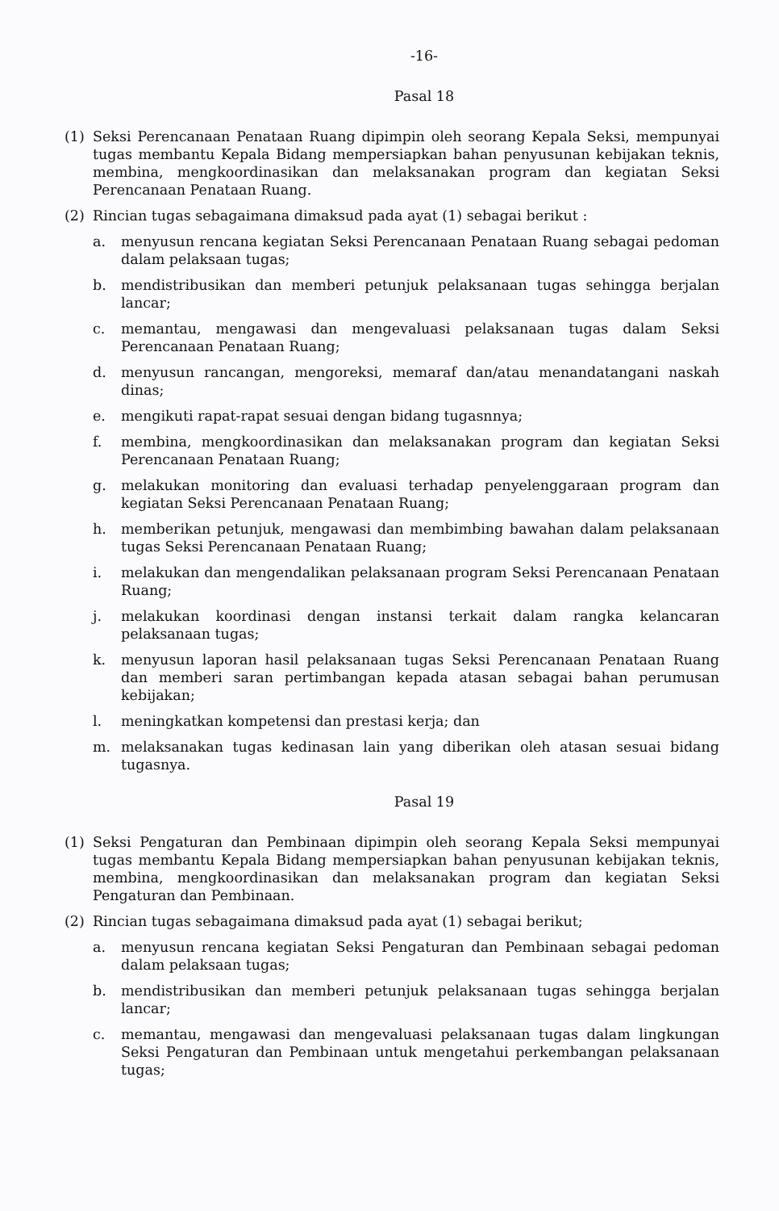-16-
Pasal 18
(1) Seksi Perencanaan Penataan Ruang dipimpin oleh seorang Kepala Seksi, mempunyai tugas membantu Kepala Bidang mempersiapkan bahan penyusunan kebijakan teknis, membina, mengkoordinasikan dan melaksanakan program dan kegiatan Seksi Perencanaan Penataan Ruang.
(2) Rincian tugas sebagaimana dimaksud pada ayat (1) sebagai berikut :
a. menyusun rencana kegiatan Seksi Perencanaan Penataan Ruang sebagai pedoman dalam pelaksaan tugas;
b. mendistribusikan dan memberi petunjuk pelaksanaan tugas sehingga berjalan lancar;
c. memantau, mengawasi dan mengevaluasi pelaksanaan tugas dalam Seksi Perencanaan Penataan Ruang;
d. menyusun rancangan, mengoreksi, memaraf dan/atau menandatangani naskah dinas;
e. mengikuti rapat-rapat sesuai dengan bidang tugasnnya;
f. membina, mengkoordinasikan dan melaksanakan program dan kegiatan Seksi Perencanaan Penataan Ruang;
g. melakukan monitoring dan evaluasi terhadap penyelenggaraan program dan kegiatan Seksi Perencanaan Penataan Ruang;
h. memberikan petunjuk, mengawasi dan membimbing bawahan dalam pelaksanaan tugas Seksi Perencanaan Penataan Ruang;
i. melakukan dan mengendalikan pelaksanaan program Seksi Perencanaan Penataan Ruang;
j. melakukan koordinasi dengan instansi terkait dalam rangka kelancaran pelaksanaan tugas;
k. menyusun laporan hasil pelaksanaan tugas Seksi Perencanaan Penataan Ruang dan memberi saran pertimbangan kepada atasan sebagai bahan perumusan kebijakan;
l. meningkatkan kompetensi dan prestasi kerja; dan
m. melaksanakan tugas kedinasan lain yang diberikan oleh atasan sesuai bidang tugasnya.
Pasal 19
(1) Seksi Pengaturan dan Pembinaan dipimpin oleh seorang Kepala Seksi mempunyai tugas membantu Kepala Bidang mempersiapkan bahan penyusunan kebijakan teknis, membina, mengkoordinasikan dan melaksanakan program dan kegiatan Seksi Pengaturan dan Pembinaan.
(2) Rincian tugas sebagaimana dimaksud pada ayat (1) sebagai berikut;
a. menyusun rencana kegiatan Seksi Pengaturan dan Pembinaan sebagai pedoman dalam pelaksaan tugas;
b. mendistribusikan dan memberi petunjuk pelaksanaan tugas sehingga berjalan lancar;
c. memantau, mengawasi dan mengevaluasi pelaksanaan tugas dalam lingkungan Seksi Pengaturan dan Pembinaan untuk mengetahui perkembangan pelaksanaan tugas;